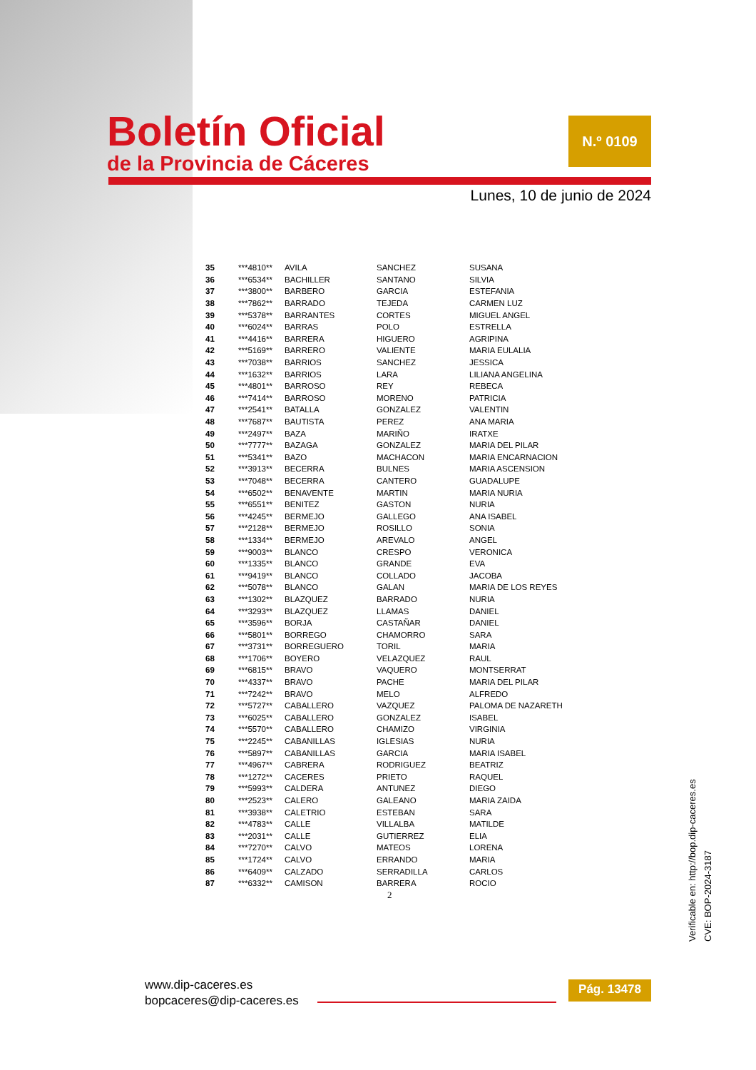Boletín Oficial
de la Provincia de Cáceres
N.º 0109
Lunes, 10 de junio de 2024
| 35 | ***4810** | AVILA | SANCHEZ | SUSANA |
| 36 | ***6534** | BACHILLER | SANTANO | SILVIA |
| 37 | ***3800** | BARBERO | GARCIA | ESTEFANIA |
| 38 | ***7862** | BARRADO | TEJEDA | CARMEN LUZ |
| 39 | ***5378** | BARRANTES | CORTES | MIGUEL ANGEL |
| 40 | ***6024** | BARRAS | POLO | ESTRELLA |
| 41 | ***4416** | BARRERA | HIGUERO | AGRIPINA |
| 42 | ***5169** | BARRERO | VALIENTE | MARIA EULALIA |
| 43 | ***7038** | BARRIOS | SANCHEZ | JESSICA |
| 44 | ***1632** | BARRIOS | LARA | LILIANA ANGELINA |
| 45 | ***4801** | BARROSO | REY | REBECA |
| 46 | ***7414** | BARROSO | MORENO | PATRICIA |
| 47 | ***2541** | BATALLA | GONZALEZ | VALENTIN |
| 48 | ***7687** | BAUTISTA | PEREZ | ANA MARIA |
| 49 | ***2497** | BAZA | MARIÑO | IRATXE |
| 50 | ***7777** | BAZAGA | GONZALEZ | MARIA DEL PILAR |
| 51 | ***5341** | BAZO | MACHACON | MARIA ENCARNACION |
| 52 | ***3913** | BECERRA | BULNES | MARIA ASCENSION |
| 53 | ***7048** | BECERRA | CANTERO | GUADALUPE |
| 54 | ***6502** | BENAVENTE | MARTIN | MARIA NURIA |
| 55 | ***6551** | BENITEZ | GASTON | NURIA |
| 56 | ***4245** | BERMEJO | GALLEGO | ANA ISABEL |
| 57 | ***2128** | BERMEJO | ROSILLO | SONIA |
| 58 | ***1334** | BERMEJO | AREVALO | ANGEL |
| 59 | ***9003** | BLANCO | CRESPO | VERONICA |
| 60 | ***1335** | BLANCO | GRANDE | EVA |
| 61 | ***9419** | BLANCO | COLLADO | JACOBA |
| 62 | ***5078** | BLANCO | GALAN | MARIA DE LOS REYES |
| 63 | ***1302** | BLAZQUEZ | BARRADO | NURIA |
| 64 | ***3293** | BLAZQUEZ | LLAMAS | DANIEL |
| 65 | ***3596** | BORJA | CASTAÑAR | DANIEL |
| 66 | ***5801** | BORREGO | CHAMORRO | SARA |
| 67 | ***3731** | BORREGUERO | TORIL | MARIA |
| 68 | ***1706** | BOYERO | VELAZQUEZ | RAUL |
| 69 | ***6815** | BRAVO | VAQUERO | MONTSERRAT |
| 70 | ***4337** | BRAVO | PACHE | MARIA DEL PILAR |
| 71 | ***7242** | BRAVO | MELO | ALFREDO |
| 72 | ***5727** | CABALLERO | VAZQUEZ | PALOMA DE NAZARETH |
| 73 | ***6025** | CABALLERO | GONZALEZ | ISABEL |
| 74 | ***5570** | CABALLERO | CHAMIZO | VIRGINIA |
| 75 | ***2245** | CABANILLAS | IGLESIAS | NURIA |
| 76 | ***5897** | CABANILLAS | GARCIA | MARIA ISABEL |
| 77 | ***4967** | CABRERA | RODRIGUEZ | BEATRIZ |
| 78 | ***1272** | CACERES | PRIETO | RAQUEL |
| 79 | ***5993** | CALDERA | ANTUNEZ | DIEGO |
| 80 | ***2523** | CALERO | GALEANO | MARIA ZAIDA |
| 81 | ***3938** | CALETRIO | ESTEBAN | SARA |
| 82 | ***4783** | CALLE | VILLALBA | MATILDE |
| 83 | ***2031** | CALLE | GUTIERREZ | ELIA |
| 84 | ***7270** | CALVO | MATEOS | LORENA |
| 85 | ***1724** | CALVO | ERRANDO | MARIA |
| 86 | ***6409** | CALZADO | SERRADILLA | CARLOS |
| 87 | ***6332** | CAMISON | BARRERA | ROCIO |
2
www.dip-caceres.es
bopcaceres@dip-caceres.es
Pág. 13478
Verificable en: http://bop.dip-caceres.es
CVE: BOP-2024-3187